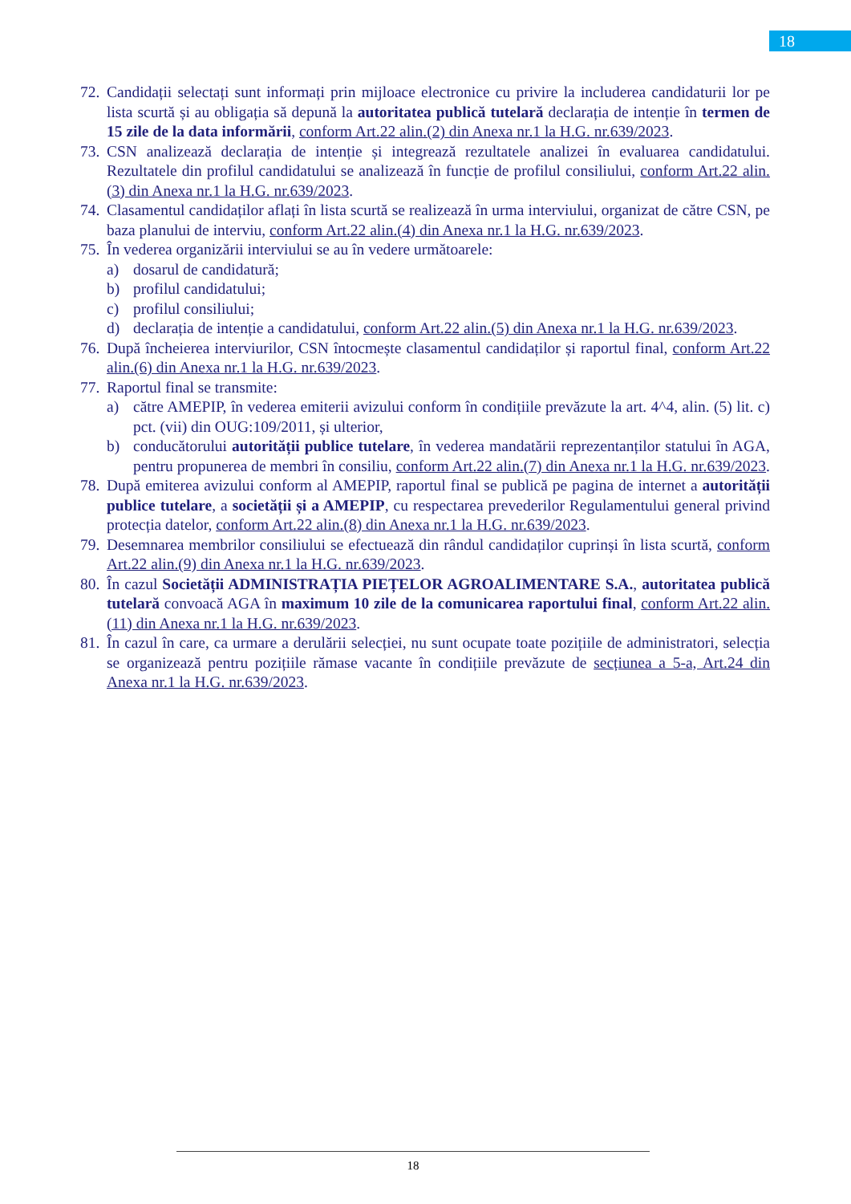18
72. Candidații selectați sunt informați prin mijloace electronice cu privire la includerea candidaturii lor pe lista scurtă și au obligația să depună la autoritatea publică tutelară declarația de intenție în termen de 15 zile de la data informării, conform Art.22 alin.(2) din Anexa nr.1 la H.G. nr.639/2023.
73. CSN analizează declarația de intenție și integrează rezultatele analizei în evaluarea candidatului. Rezultatele din profilul candidatului se analizează în funcție de profilul consiliului, conform Art.22 alin.(3) din Anexa nr.1 la H.G. nr.639/2023.
74. Clasamentul candidaților aflați în lista scurtă se realizează în urma interviului, organizat de către CSN, pe baza planului de interviu, conform Art.22 alin.(4) din Anexa nr.1 la H.G. nr.639/2023.
75. În vederea organizării interviului se au în vedere următoarele:
a) dosarul de candidatură;
b) profilul candidatului;
c) profilul consiliului;
d) declarația de intenție a candidatului, conform Art.22 alin.(5) din Anexa nr.1 la H.G. nr.639/2023.
76. După încheierea interviurilor, CSN întocmește clasamentul candidaților și raportul final, conform Art.22 alin.(6) din Anexa nr.1 la H.G. nr.639/2023.
77. Raportul final se transmite:
a) către AMEPIP, în vederea emiterii avizului conform în condițiile prevăzute la art. 4^4, alin. (5) lit. c) pct. (vii) din OUG:109/2011, și ulterior,
b) conducătorului autorității publice tutelare, în vederea mandatării reprezentanților statului în AGA, pentru propunerea de membri în consiliu, conform Art.22 alin.(7) din Anexa nr.1 la H.G. nr.639/2023.
78. După emiterea avizului conform al AMEPIP, raportul final se publică pe pagina de internet a autorității publice tutelare, a societății și a AMEPIP, cu respectarea prevederilor Regulamentului general privind protecția datelor, conform Art.22 alin.(8) din Anexa nr.1 la H.G. nr.639/2023.
79. Desemnarea membrilor consiliului se efectuează din rândul candidaților cuprinși în lista scurtă, conform Art.22 alin.(9) din Anexa nr.1 la H.G. nr.639/2023.
80. În cazul Societății ADMINISTRAȚIA PIEȚELOR AGROALIMENTARE S.A., autoritatea publică tutelară convoacă AGA în maximum 10 zile de la comunicarea raportului final, conform Art.22 alin.(11) din Anexa nr.1 la H.G. nr.639/2023.
81. În cazul în care, ca urmare a derulării selecției, nu sunt ocupate toate pozițiile de administratori, selecția se organizează pentru pozițiile rămase vacante în condițiile prevăzute de secțiunea a 5-a, Art.24 din Anexa nr.1 la H.G. nr.639/2023.
18